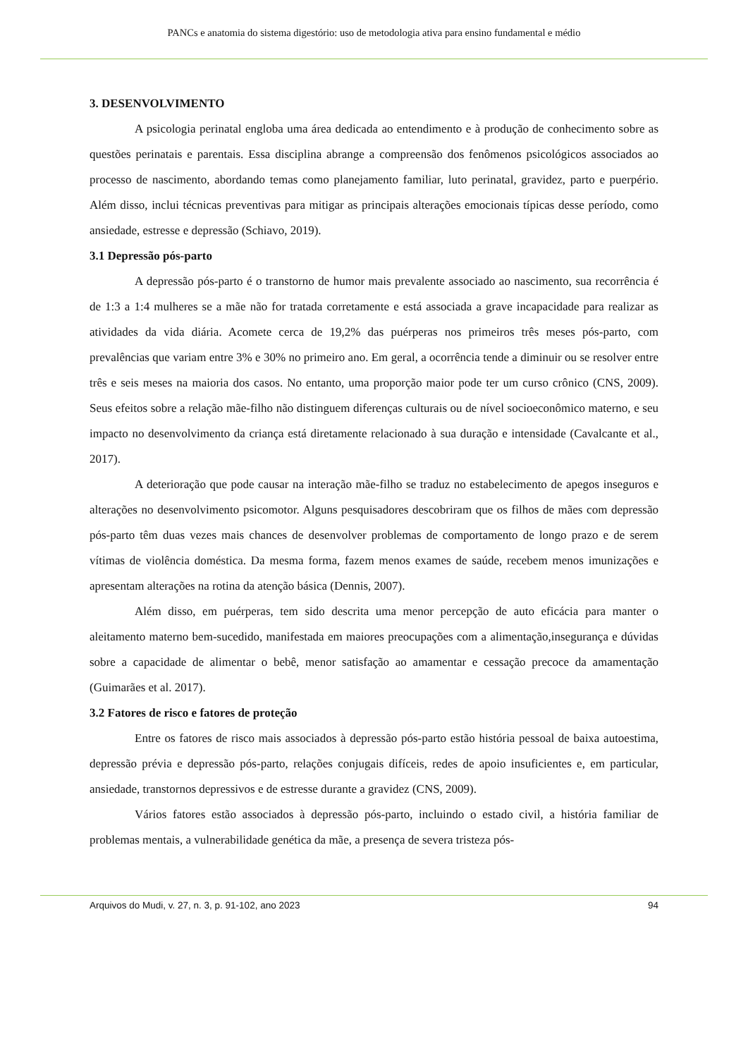PANCs e anatomia do sistema digestório: uso de metodologia ativa para ensino fundamental e médio
3. DESENVOLVIMENTO
A psicologia perinatal engloba uma área dedicada ao entendimento e à produção de conhecimento sobre as questões perinatais e parentais. Essa disciplina abrange a compreensão dos fenômenos psicológicos associados ao processo de nascimento, abordando temas como planejamento familiar, luto perinatal, gravidez, parto e puerpério. Além disso, inclui técnicas preventivas para mitigar as principais alterações emocionais típicas desse período, como ansiedade, estresse e depressão (Schiavo, 2019).
3.1 Depressão pós-parto
A depressão pós-parto é o transtorno de humor mais prevalente associado ao nascimento, sua recorrência é de 1:3 a 1:4 mulheres se a mãe não for tratada corretamente e está associada a grave incapacidade para realizar as atividades da vida diária. Acomete cerca de 19,2% das puérperas nos primeiros três meses pós-parto, com prevalências que variam entre 3% e 30% no primeiro ano. Em geral, a ocorrência tende a diminuir ou se resolver entre três e seis meses na maioria dos casos. No entanto, uma proporção maior pode ter um curso crônico (CNS, 2009). Seus efeitos sobre a relação mãe-filho não distinguem diferenças culturais ou de nível socioeconômico materno, e seu impacto no desenvolvimento da criança está diretamente relacionado à sua duração e intensidade (Cavalcante et al., 2017).
A deterioração que pode causar na interação mãe-filho se traduz no estabelecimento de apegos inseguros e alterações no desenvolvimento psicomotor. Alguns pesquisadores descobriram que os filhos de mães com depressão pós-parto têm duas vezes mais chances de desenvolver problemas de comportamento de longo prazo e de serem vítimas de violência doméstica. Da mesma forma, fazem menos exames de saúde, recebem menos imunizações e apresentam alterações na rotina da atenção básica (Dennis, 2007).
Além disso, em puérperas, tem sido descrita uma menor percepção de auto eficácia para manter o aleitamento materno bem-sucedido, manifestada em maiores preocupações com a alimentação,insegurança e dúvidas sobre a capacidade de alimentar o bebê, menor satisfação ao amamentar e cessação precoce da amamentação (Guimarães et al. 2017).
3.2 Fatores de risco e fatores de proteção
Entre os fatores de risco mais associados à depressão pós-parto estão história pessoal de baixa autoestima, depressão prévia e depressão pós-parto, relações conjugais difíceis, redes de apoio insuficientes e, em particular, ansiedade, transtornos depressivos e de estresse durante a gravidez (CNS, 2009).
Vários fatores estão associados à depressão pós-parto, incluindo o estado civil, a história familiar de problemas mentais, a vulnerabilidade genética da mãe, a presença de severa tristeza pós-
Arquivos do Mudi, v. 27, n. 3, p. 91-102, ano 2023 94